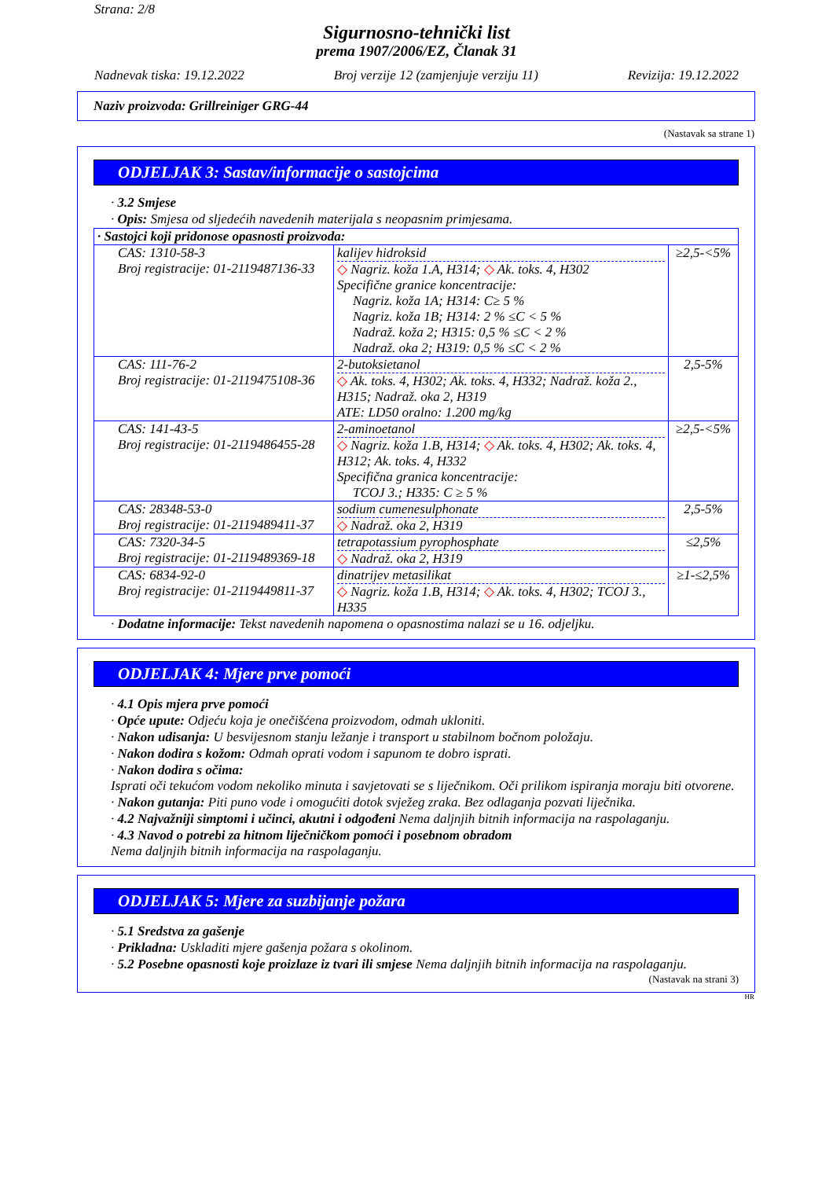Strana: 2/8
Sigurnosno-tehnički list
prema 1907/2006/EZ, Članak 31
Nadnevak tiska: 19.12.2022 Broj verzije 12 (zamjenjuje verziju 11) Revizija: 19.12.2022
Naziv proizvoda: Grillreiniger GRG-44
(Nastavak sa strane 1)
ODJELJAK 3: Sastav/informacije o sastojcima
· 3.2 Smjese
· Opis: Smjesa od sljedećih navedenih materijala s neopasnim primjesama.
| · Sastojci koji pridonose opasnosti proizvoda: | | |
| CAS: 1310-58-3 Broj registracije: 01-2119487136-33 | kalijev hidroksid ◇ Nagriz. koža 1.A, H314; ◇ Ak. toks. 4, H302 Specifične granice koncentracije: Nagriz. koža 1A; H314: C≥ 5 % Nagriz. koža 1B; H314: 2 % ≤C < 5 % Nadraž. koža 2; H315: 0,5 % ≤C < 2 % Nadraž. oka 2; H319: 0,5 % ≤C < 2 % | ≥2,5-<5% |
| CAS: 111-76-2 Broj registracije: 01-2119475108-36 | 2-butoksietanol ◇ Ak. toks. 4, H302; Ak. toks. 4, H332; Nadraž. koža 2., H315; Nadraž. oka 2, H319 ATE: LD50 oralno: 1.200 mg/kg | 2,5-5% |
| CAS: 141-43-5 Broj registracije: 01-2119486455-28 | 2-aminoetanol ◇ Nagriz. koža 1.B, H314; ◇ Ak. toks. 4, H302; Ak. toks. 4, H312; Ak. toks. 4, H332 Specifična granica koncentracije: TCOJ 3.; H335: C ≥ 5 % | ≥2,5-<5% |
| CAS: 28348-53-0 Broj registracije: 01-2119489411-37 | sodium cumenesulphonate ◇ Nadraž. oka 2, H319 | 2,5-5% |
| CAS: 7320-34-5 Broj registracije: 01-2119489369-18 | tetrapotassium pyrophosphate ◇ Nadraž. oka 2, H319 | ≤2,5% |
| CAS: 6834-92-0 Broj registracije: 01-2119449811-37 | dinatrijev metasilikat ◇ Nagriz. koža 1.B, H314; ◇ Ak. toks. 4, H302; TCOJ 3., H335 | ≥1-≤2,5% |
· Dodatne informacije: Tekst navedenih napomena o opasnostima nalazi se u 16. odjeljku.
ODJELJAK 4: Mjere prve pomoći
· 4.1 Opis mjera prve pomoći
· Opće upute: Odjeću koja je onečišćena proizvodom, odmah ukloniti.
· Nakon udisanja: U besvijesnom stanju ležanje i transport u stabilnom bočnom položaju.
· Nakon dodira s kožom: Odmah oprati vodom i sapunom te dobro isprati.
· Nakon dodira s očima:
Isprati oči tekućom vodom nekoliko minuta i savjetovati se s liječnikom. Oči prilikom ispiranja moraju biti otvorene.
· Nakon gutanja: Piti puno vode i omogućiti dotok svježeg zraka. Bez odlaganja pozvati liječnika.
· 4.2 Najvažniji simptomi i učinci, akutni i odgođeni Nema daljnjih bitnih informacija na raspolaganju.
· 4.3 Navod o potrebi za hitnom liječničkom pomoći i posebnom obradom
Nema daljnjih bitnih informacija na raspolaganju.
ODJELJAK 5: Mjere za suzbijanje požara
· 5.1 Sredstva za gašenje
· Prikladna: Uskladiti mjere gašenja požara s okolinom.
· 5.2 Posebne opasnosti koje proizlaze iz tvari ili smjese Nema daljnjih bitnih informacija na raspolaganju.
(Nastavak na strani 3)
HR